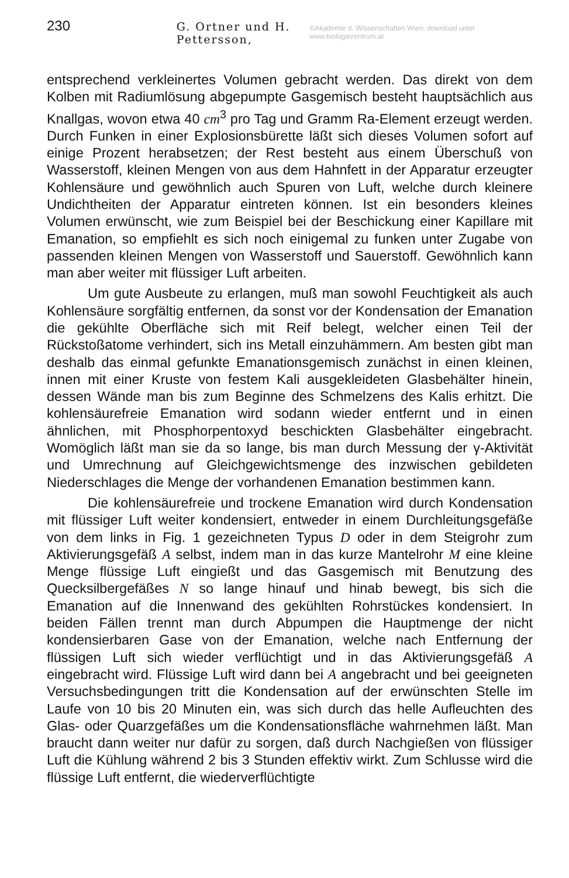230 G. Ortner und H. Pettersson, ©Akademie d. Wissenschaften Wien; download unter www.biologiezentrum.at
entsprechend verkleinertes Volumen gebracht werden. Das direkt von dem Kolben mit Radiumlösung abgepumpte Gasgemisch besteht hauptsächlich aus Knallgas, wovon etwa 40 cm<sup>3</sup> pro Tag und Gramm Ra-Element erzeugt werden. Durch Funken in einer Explosionsbürette läßt sich dieses Volumen sofort auf einige Prozent herabsetzen; der Rest besteht aus einem Überschuß von Wasserstoff, kleinen Mengen von aus dem Hahnfett in der Apparatur erzeugter Kohlensäure und gewöhnlich auch Spuren von Luft, welche durch kleinere Undichtheiten der Apparatur eintreten können. Ist ein besonders kleines Volumen erwünscht, wie zum Beispiel bei der Beschickung einer Kapillare mit Emanation, so empfiehlt es sich noch einigemal zu funken unter Zugabe von passenden kleinen Mengen von Wasserstoff und Sauerstoff. Gewöhnlich kann man aber weiter mit flüssiger Luft arbeiten.
Um gute Ausbeute zu erlangen, muß man sowohl Feuchtigkeit als auch Kohlensäure sorgfältig entfernen, da sonst vor der Kondensation der Emanation die gekühlte Oberfläche sich mit Reif belegt, welcher einen Teil der Rückstoßatome verhindert, sich ins Metall einzuhämmern. Am besten gibt man deshalb das einmal gefunkte Emanationsgemisch zunächst in einen kleinen, innen mit einer Kruste von festem Kali ausgekleideten Glasbehälter hinein, dessen Wände man bis zum Beginne des Schmelzens des Kalis erhitzt. Die kohlensäurefreie Emanation wird sodann wieder entfernt und in einen ähnlichen, mit Phosphorpentoxyd beschickten Glasbehälter eingebracht. Womöglich läßt man sie da so lange, bis man durch Messung der γ-Aktivität und Umrechnung auf Gleichgewichtsmenge des inzwischen gebildeten Niederschlages die Menge der vorhandenen Emanation bestimmen kann.
Die kohlensäurefreie und trockene Emanation wird durch Kondensation mit flüssiger Luft weiter kondensiert, entweder in einem Durchleitungsgefäße von dem links in Fig. 1 gezeichneten Typus D oder in dem Steigrohr zum Aktivierungsgefäß A selbst, indem man in das kurze Mantelrohr M eine kleine Menge flüssige Luft eingießt und das Gasgemisch mit Benutzung des Quecksilbergefäßes N so lange hinauf und hinab bewegt, bis sich die Emanation auf die Innenwand des gekühlten Rohrstückes kondensiert. In beiden Fällen trennt man durch Abpumpen die Hauptmenge der nicht kondensierbaren Gase von der Emanation, welche nach Entfernung der flüssigen Luft sich wieder verflüchtigt und in das Aktivierungsgefäß A eingebracht wird. Flüssige Luft wird dann bei A angebracht und bei geeigneten Versuchsbedingungen tritt die Kondensation auf der erwünschten Stelle im Laufe von 10 bis 20 Minuten ein, was sich durch das helle Aufleuchten des Glas- oder Quarzgefäßes um die Kondensationsfläche wahrnehmen läßt. Man braucht dann weiter nur dafür zu sorgen, daß durch Nachgießen von flüssiger Luft die Kühlung während 2 bis 3 Stunden effektiv wirkt. Zum Schlusse wird die flüssige Luft entfernt, die wiederverflüchtigte